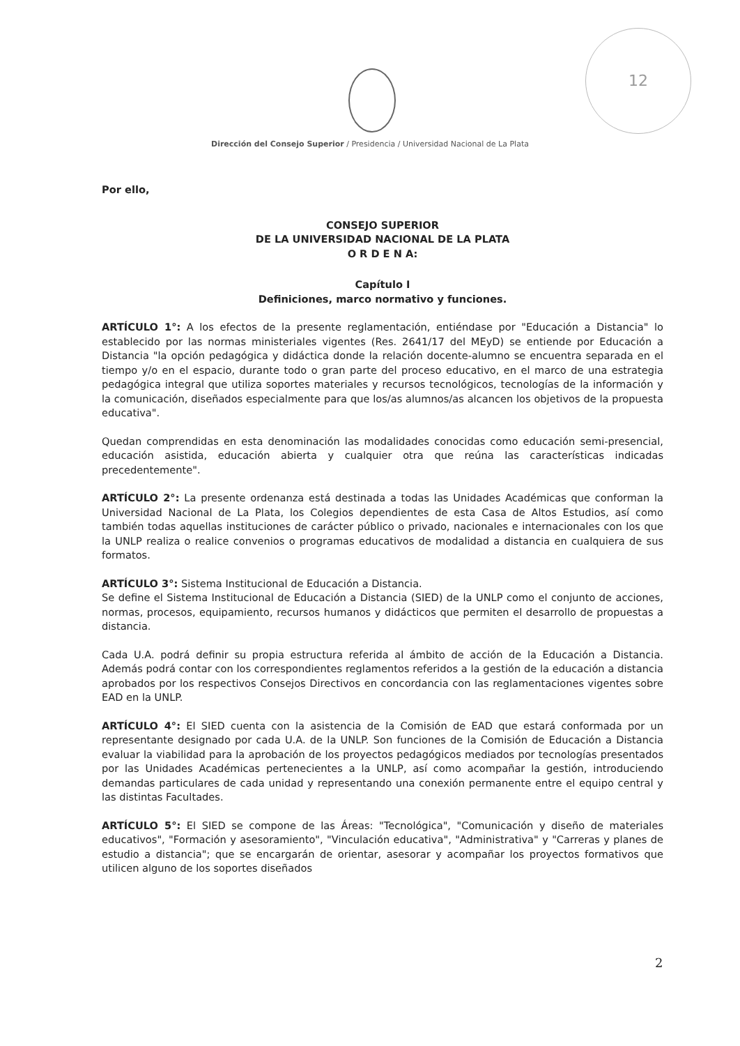12
Dirección del Consejo Superior / Presidencia / Universidad Nacional de La Plata
Por ello,
CONSEJO SUPERIOR
DE LA UNIVERSIDAD NACIONAL DE LA PLATA
O R D E N A:
Capítulo I
Definiciones, marco normativo y funciones.
ARTÍCULO 1°: A los efectos de la presente reglamentación, entiéndase por "Educación a Distancia" lo establecido por las normas ministeriales vigentes (Res. 2641/17 del MEyD) se entiende por Educación a Distancia "la opción pedagógica y didáctica donde la relación docente-alumno se encuentra separada en el tiempo y/o en el espacio, durante todo o gran parte del proceso educativo, en el marco de una estrategia pedagógica integral que utiliza soportes materiales y recursos tecnológicos, tecnologías de la información y la comunicación, diseñados especialmente para que los/as alumnos/as alcancen los objetivos de la propuesta educativa".
Quedan comprendidas en esta denominación las modalidades conocidas como educación semi-presencial, educación asistida, educación abierta y cualquier otra que reúna las características indicadas precedentemente".
ARTÍCULO 2°: La presente ordenanza está destinada a todas las Unidades Académicas que conforman la Universidad Nacional de La Plata, los Colegios dependientes de esta Casa de Altos Estudios, así como también todas aquellas instituciones de carácter público o privado, nacionales e internacionales con los que la UNLP realiza o realice convenios o programas educativos de modalidad a distancia en cualquiera de sus formatos.
ARTÍCULO 3°: Sistema Institucional de Educación a Distancia.
Se define el Sistema Institucional de Educación a Distancia (SIED) de la UNLP como el conjunto de acciones, normas, procesos, equipamiento, recursos humanos y didácticos que permiten el desarrollo de propuestas a distancia.
Cada U.A. podrá definir su propia estructura referida al ámbito de acción de la Educación a Distancia. Además podrá contar con los correspondientes reglamentos referidos a la gestión de la educación a distancia aprobados por los respectivos Consejos Directivos en concordancia con las reglamentaciones vigentes sobre EAD en la UNLP.
ARTÍCULO 4°: El SIED cuenta con la asistencia de la Comisión de EAD que estará conformada por un representante designado por cada U.A. de la UNLP. Son funciones de la Comisión de Educación a Distancia evaluar la viabilidad para la aprobación de los proyectos pedagógicos mediados por tecnologías presentados por las Unidades Académicas pertenecientes a la UNLP, así como acompañar la gestión, introduciendo demandas particulares de cada unidad y representando una conexión permanente entre el equipo central y las distintas Facultades.
ARTÍCULO 5°: El SIED se compone de las Áreas: "Tecnológica", "Comunicación y diseño de materiales educativos", "Formación y asesoramiento", "Vinculación educativa", "Administrativa" y "Carreras y planes de estudio a distancia"; que se encargarán de orientar, asesorar y acompañar los proyectos formativos que utilicen alguno de los soportes diseñados
2